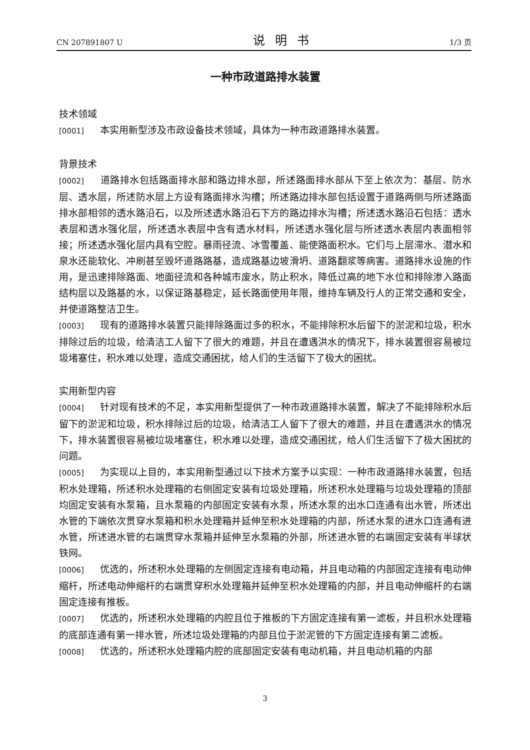CN 207891807 U 说明书 1/3 页
一种市政道路排水装置
技术领域
[0001] 本实用新型涉及市政设备技术领域，具体为一种市政道路排水装置。
背景技术
[0002] 道路排水包括路面排水部和路边排水部，所述路面排水部从下至上依次为：基层、防水层、透水层，所述防水层上方设有路面排水沟槽；所述路边排水部包括设置于道路两侧与所述路面排水部相邻的透水路沿石，以及所述透水路沿石下方的路边排水沟槽；所述透水路沿石包括：透水表层和透水强化层，所述透水表层中含有透水材料，所述透水强化层与所述透水表层内表面相邻接；所述透水强化层内具有空腔。暴雨径流、冰雪覆盖、能使路面积水。它们与上层滞水、潜水和泉水还能软化、冲刷甚至毁坏道路路基，造成路基边坡滑坍、道路翻浆等病害。道路排水设施的作用，是迅速排除路面、地面径流和各种城市废水，防止积水，降低过高的地下水位和排除渗入路面结构层以及路基的水，以保证路基稳定，延长路面使用年限，维持车辆及行人的正常交通和安全，并使道路整洁卫生。
[0003] 现有的道路排水装置只能排除路面过多的积水，不能排除积水后留下的淤泥和垃圾，积水排除过后的垃圾，给清洁工人留下了很大的难题，并且在遭遇洪水的情况下，排水装置很容易被垃圾堵塞住，积水难以处理，造成交通困扰，给人们的生活留下了极大的困扰。
实用新型内容
[0004] 针对现有技术的不足，本实用新型提供了一种市政道路排水装置，解决了不能排除积水后留下的淤泥和垃圾，积水排除过后的垃圾，给清洁工人留下了很大的难题，并且在遭遇洪水的情况下，排水装置很容易被垃圾堵塞住，积水难以处理，造成交通困扰，给人们生活留下了极大困扰的问题。
[0005] 为实现以上目的，本实用新型通过以下技术方案予以实现：一种市政道路排水装置，包括积水处理箱，所述积水处理箱的右侧固定安装有垃圾处理箱，所述积水处理箱与垃圾处理箱的顶部均固定安装有水泵箱，且水泵箱的内部固定安装有水泵，所述水泵的出水口连通有出水管，所述出水管的下端依次贯穿水泵箱和积水处理箱并延伸至积水处理箱的内部，所述水泵的进水口连通有进水管，所述进水管的右端贯穿水泵箱并延伸至水泵箱的外部，所述进水管的右端固定安装有半球状铁网。
[0006] 优选的，所述积水处理箱的左侧固定连接有电动箱，并且电动箱的内部固定连接有电动伸缩杆，所述电动伸缩杆的右端贯穿积水处理箱并延伸至积水处理箱的内部，并且电动伸缩杆的右端固定连接有推板。
[0007] 优选的，所述积水处理箱的内腔且位于推板的下方固定连接有第一滤板，并且积水处理箱的底部连通有第一排水管，所述垃圾处理箱的内部且位于淤泥管的下方固定连接有第二滤板。
[0008] 优选的，所述积水处理箱内腔的底部固定安装有电动机箱，并且电动机箱的内部
3